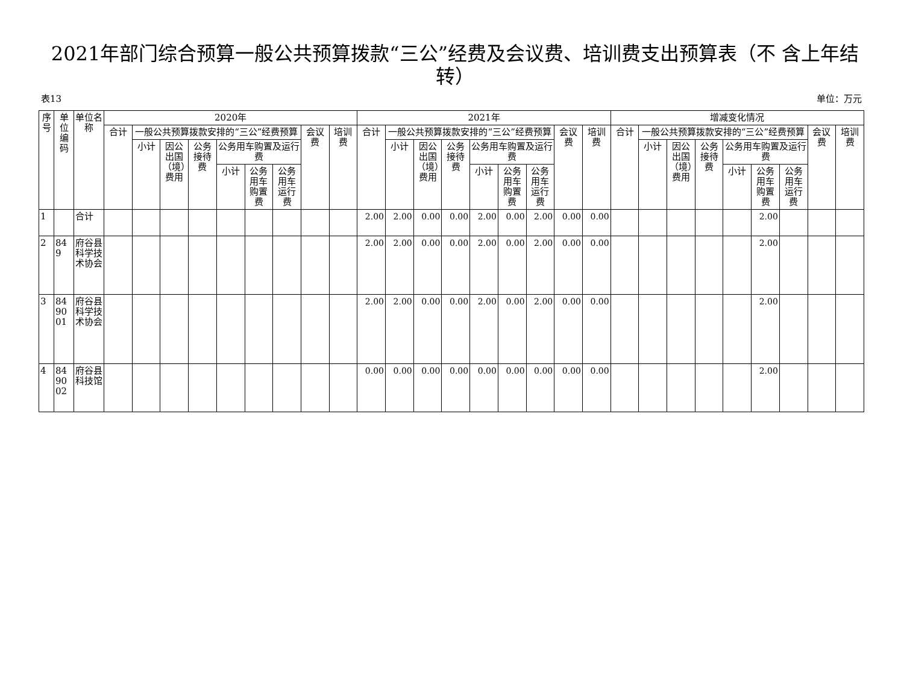2021年部门综合预算一般公共预算拨款“三公”经费及会议费、培训费支出预算表（不 含上年结转）
表13 单位：万元
| 序号 | 单位编码 | 单位名称 | 2020年 | | | | | | | | | 2021年 | | | | | | | | | 增减变化情况 | | | | | | | | |
| --- | --- | --- | --- | --- | --- | --- | --- | --- | --- | --- | --- | --- | --- | --- | --- | --- | --- | --- | --- | --- | --- | --- | --- | --- | --- | --- | --- | --- | --- |
| | | | 合计 | 一般公共预算拨款安排的“三公”经费预算 | | | | | | 会议费 | 培训费 | 合计 | 一般公共预算拨款安排的“三公”经费预算 | | | | | | 会议费 | 培训费 | 合计 | 一般公共预算拨款安排的“三公”经费预算 | | | | | | 会议费 | 培训费 |
| | | | | 小计 | 因公出国（境）费用 | 公务接待费 | 公务用车购置及运行费 | | | | | | 小计 | 因公出国（境）费用 | 公务接待费 | 公务用车购置及运行费 | | | | | | 小计 | 因公出国（境）费用 | 公务接待费 | 公务用车购置及运行费 | | | | |
| | | | | | | | 小计 | 公务用车购置费 | 公务用车运行费 | | | | | | | 小计 | 公务用车购置费 | 公务用车运行费 | | | | | | | 小计 | 公务用车购置费 | 公务用车运行费 | | |
| 1 | | 合计 | | | | | | | | | | 2.00 | 2.00 | 0.00 | 0.00 | 2.00 | 0.00 | 2.00 | 0.00 | 0.00 | | | | | | 2.00 | | | |
| 2 | 849 | 府谷县科学技术协会 | | | | | | | | | | 2.00 | 2.00 | 0.00 | 0.00 | 2.00 | 0.00 | 2.00 | 0.00 | 0.00 | | | | | | 2.00 | | | |
| 3 | 849001 | 府谷县科学技术协会 | | | | | | | | | | 2.00 | 2.00 | 0.00 | 0.00 | 2.00 | 0.00 | 2.00 | 0.00 | 0.00 | | | | | | 2.00 | | | |
| 4 | 849002 | 府谷县科技馆 | | | | | | | | | | 0.00 | 0.00 | 0.00 | 0.00 | 0.00 | 0.00 | 0.00 | 0.00 | 0.00 | | | | | | 2.00 | | | |